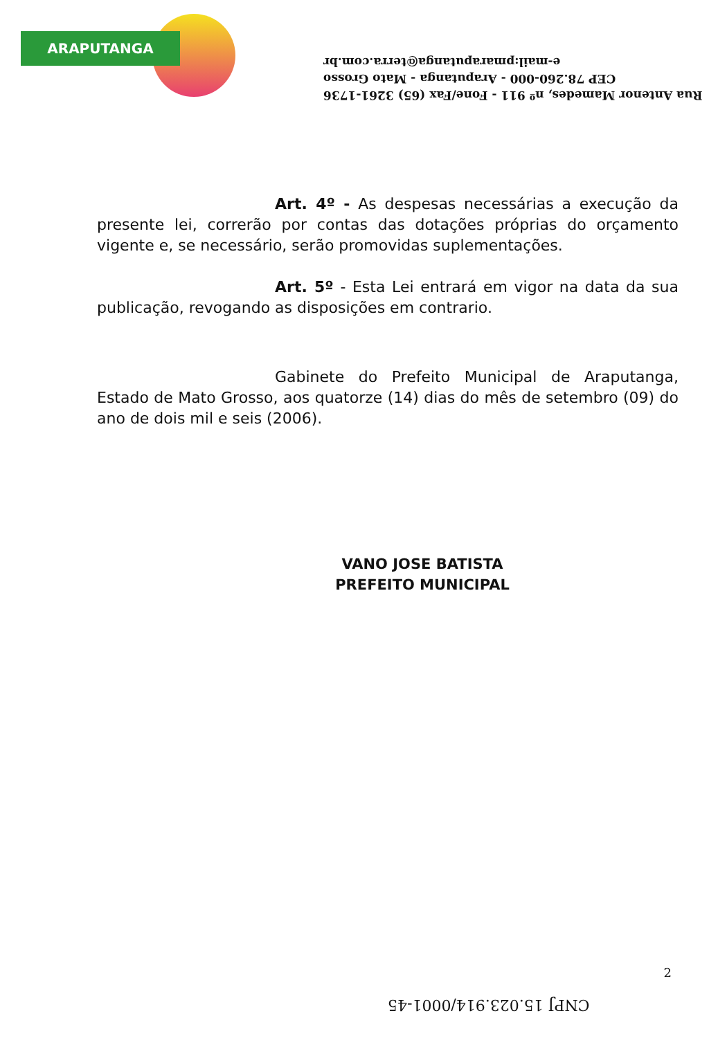ARAPUTANGA
Rua Antenor Mamedes, nº 911 - Fone/Fax (65) 3261-1736
CEP 78.260-000 - Araputanga - Mato Grosso
e-mail:pmaraputanga@terra.com.br
Art. 4º - As despesas necessárias a execução da presente lei, correrão por contas das dotações próprias do orçamento vigente e, se necessário, serão promovidas suplementações.
Art. 5º - Esta Lei entrará em vigor na data da sua publicação, revogando as disposições em contrario.
Gabinete do Prefeito Municipal de Araputanga, Estado de Mato Grosso, aos quatorze (14) dias do mês de setembro (09) do ano de dois mil e seis (2006).
VANO JOSE BATISTA
PREFEITO MUNICIPAL
2
CNPJ 15.023.914/0001-45